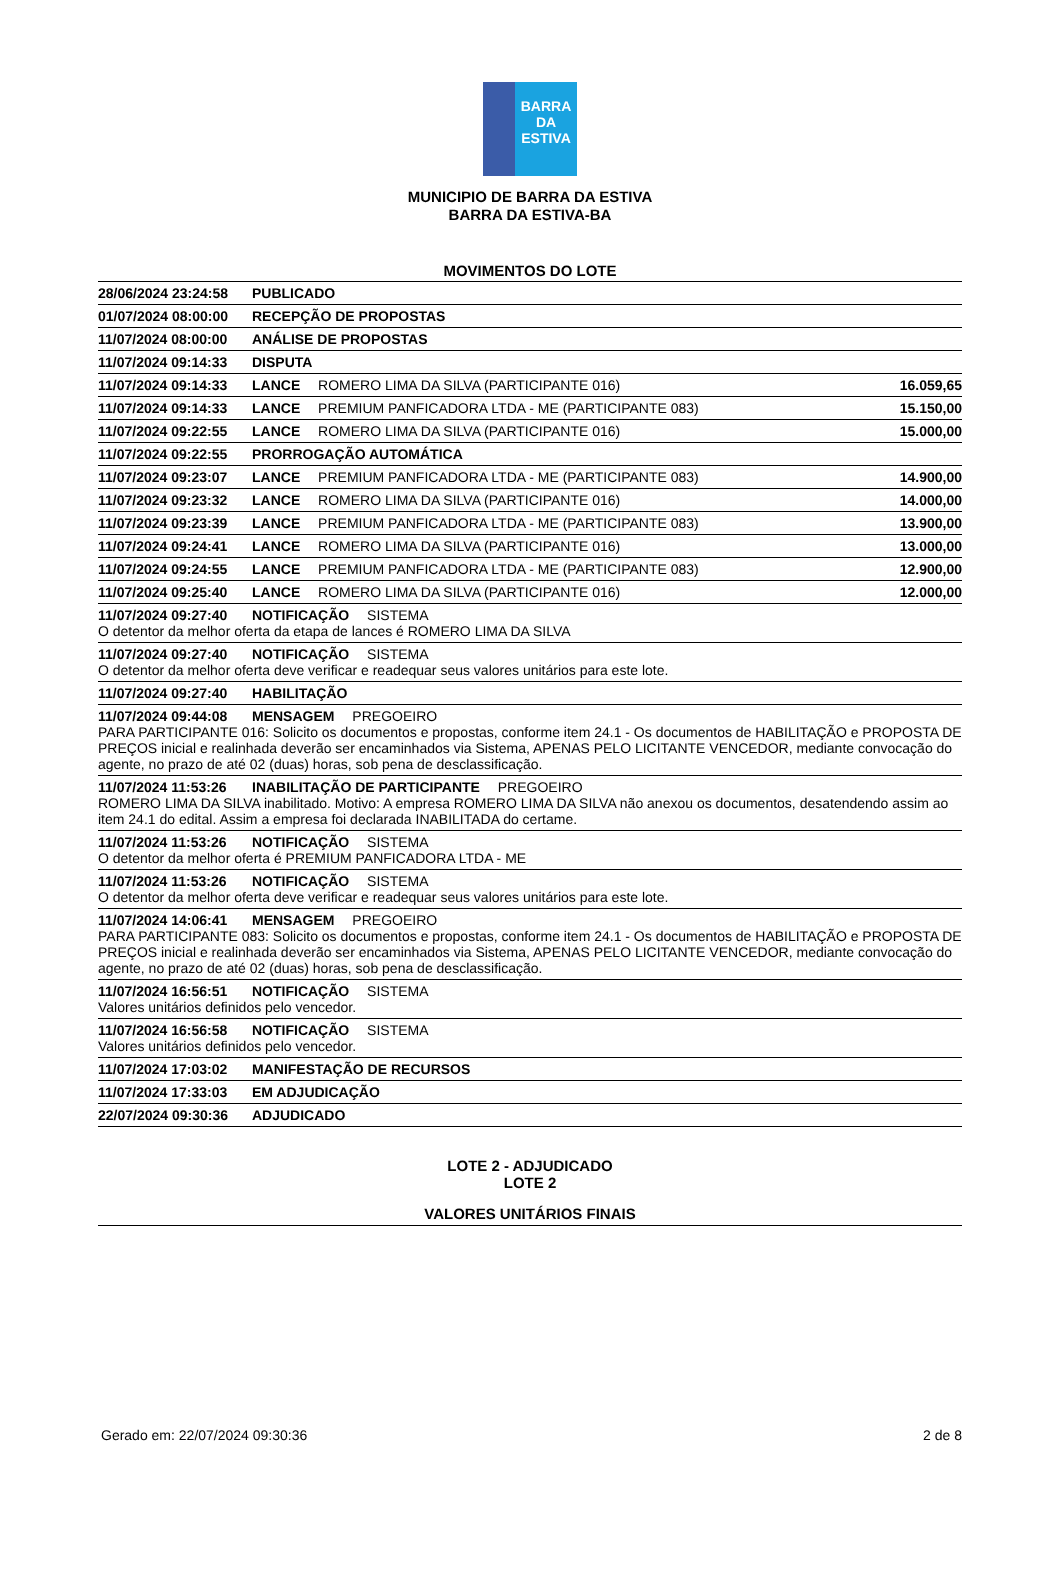BARRA DA
ESTIVA
MUNICIPIO DE BARRA DA ESTIVA
BARRA DA ESTIVA-BA
MOVIMENTOS DO LOTE
| 28/06/2024 23:24:58 PUBLICADO | |
| 01/07/2024 08:00:00 RECEPÇÃO DE PROPOSTAS | |
| 11/07/2024 08:00:00 ANÁLISE DE PROPOSTAS | |
| 11/07/2024 09:14:33 DISPUTA | |
| 11/07/2024 09:14:33 LANCE ROMERO LIMA DA SILVA (PARTICIPANTE 016) | 16.059,65 |
| 11/07/2024 09:14:33 LANCE PREMIUM PANFICADORA LTDA - ME (PARTICIPANTE 083) | 15.150,00 |
| 11/07/2024 09:22:55 LANCE ROMERO LIMA DA SILVA (PARTICIPANTE 016) | 15.000,00 |
| 11/07/2024 09:22:55 PRORROGAÇÃO AUTOMÁTICA | |
| 11/07/2024 09:23:07 LANCE PREMIUM PANFICADORA LTDA - ME (PARTICIPANTE 083) | 14.900,00 |
| 11/07/2024 09:23:32 LANCE ROMERO LIMA DA SILVA (PARTICIPANTE 016) | 14.000,00 |
| 11/07/2024 09:23:39 LANCE PREMIUM PANFICADORA LTDA - ME (PARTICIPANTE 083) | 13.900,00 |
| 11/07/2024 09:24:41 LANCE ROMERO LIMA DA SILVA (PARTICIPANTE 016) | 13.000,00 |
| 11/07/2024 09:24:55 LANCE PREMIUM PANFICADORA LTDA - ME (PARTICIPANTE 083) | 12.900,00 |
| 11/07/2024 09:25:40 LANCE ROMERO LIMA DA SILVA (PARTICIPANTE 016) | 12.000,00 |
| 11/07/2024 09:27:40 NOTIFICAÇÃO SISTEMA O detentor da melhor oferta da etapa de lances é ROMERO LIMA DA SILVA | |
| 11/07/2024 09:27:40 NOTIFICAÇÃO SISTEMA O detentor da melhor oferta deve verificar e readequar seus valores unitários para este lote. | |
| 11/07/2024 09:27:40 HABILITAÇÃO | |
| 11/07/2024 09:44:08 MENSAGEM PREGOEIRO PARA PARTICIPANTE 016: Solicito os documentos e propostas, conforme item 24.1 - Os documentos de HABILITAÇÃO e PROPOSTA DE PREÇOS inicial e realinhada deverão ser encaminhados via Sistema, APENAS PELO LICITANTE VENCEDOR, mediante convocação do agente, no prazo de até 02 (duas) horas, sob pena de desclassificação. | |
| 11/07/2024 11:53:26 INABILITAÇÃO DE PARTICIPANTE PREGOEIRO ROMERO LIMA DA SILVA inabilitado. Motivo: A empresa ROMERO LIMA DA SILVA não anexou os documentos, desatendendo assim ao item 24.1 do edital. Assim a empresa foi declarada INABILITADA do certame. | |
| 11/07/2024 11:53:26 NOTIFICAÇÃO SISTEMA O detentor da melhor oferta é PREMIUM PANFICADORA LTDA - ME | |
| 11/07/2024 11:53:26 NOTIFICAÇÃO SISTEMA O detentor da melhor oferta deve verificar e readequar seus valores unitários para este lote. | |
| 11/07/2024 14:06:41 MENSAGEM PREGOEIRO PARA PARTICIPANTE 083: Solicito os documentos e propostas, conforme item 24.1 - Os documentos de HABILITAÇÃO e PROPOSTA DE PREÇOS inicial e realinhada deverão ser encaminhados via Sistema, APENAS PELO LICITANTE VENCEDOR, mediante convocação do agente, no prazo de até 02 (duas) horas, sob pena de desclassificação. | |
| 11/07/2024 16:56:51 NOTIFICAÇÃO SISTEMA Valores unitários definidos pelo vencedor. | |
| 11/07/2024 16:56:58 NOTIFICAÇÃO SISTEMA Valores unitários definidos pelo vencedor. | |
| 11/07/2024 17:03:02 MANIFESTAÇÃO DE RECURSOS | |
| 11/07/2024 17:33:03 EM ADJUDICAÇÃO | |
| 22/07/2024 09:30:36 ADJUDICADO | |
LOTE 2 - ADJUDICADO
LOTE 2
VALORES UNITÁRIOS FINAIS
Gerado em: 22/07/2024 09:30:36 2 de 8